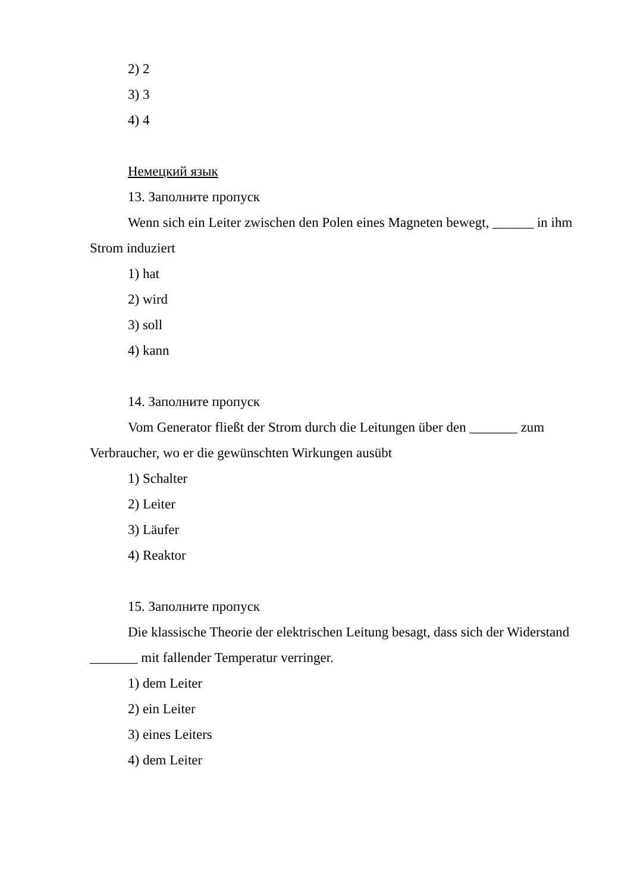2) 2
3) 3
4) 4
Немецкий язык
13. Заполните пропуск
Wenn sich ein Leiter zwischen den Polen eines Magneten bewegt, ______ in ihm Strom induziert
1) hat
2) wird
3) soll
4) kann
14. Заполните пропуск
Vom Generator fließt der Strom durch die Leitungen über den _______ zum Verbraucher, wo er die gewünschten Wirkungen ausübt
1) Schalter
2) Leiter
3) Läufer
4) Reaktor
15. Заполните пропуск
Die klassische Theorie der elektrischen Leitung besagt, dass sich der Widerstand _______ mit fallender Temperatur verringer.
1) dem Leiter
2) ein Leiter
3) eines Leiters
4) dem Leiter